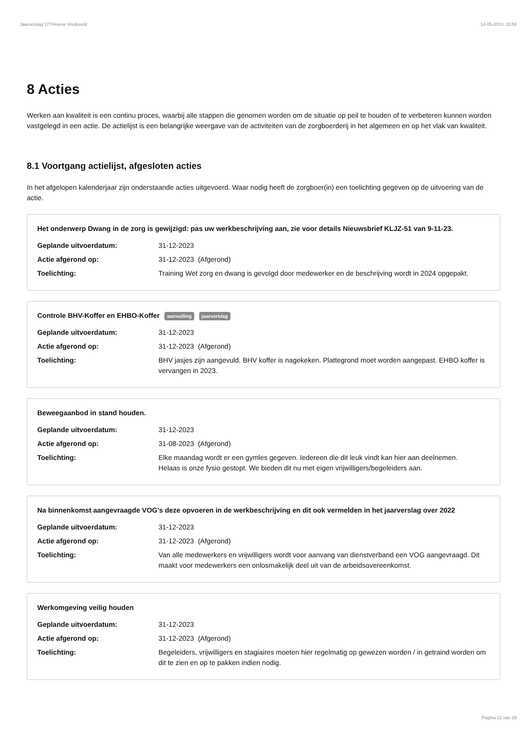Jaarverslag 177/Hoeve Vredeveld 14-05-2024, 11:59
8 Acties
Werken aan kwaliteit is een continu proces, waarbij alle stappen die genomen worden om de situatie op peil te houden of te verbeteren kunnen worden vastgelegd in een actie. De actielijst is een belangrijke weergave van de activiteiten van de zorgboerderij in het algemeen en op het vlak van kwaliteit.
8.1 Voortgang actielijst, afgesloten acties
In het afgelopen kalenderjaar zijn onderstaande acties uitgevoerd. Waar nodig heeft de zorgboer(in) een toelichting gegeven op de uitvoering van de actie.
Het onderwerp Dwang in de zorg is gewijzigd: pas uw werkbeschrijving aan, zie voor details Nieuwsbrief KLJZ-51 van 9-11-23.
| Geplande uitvoerdatum: | 31-12-2023 |
| Actie afgerond op: | 31-12-2023 (Afgerond) |
| Toelichting: | Training Wet zorg en dwang is gevolgd door medewerker en de beschrijving wordt in 2024 opgepakt. |
Controle BHV-Koffer en EHBO-Koffer aanvulling jaarverslag
| Geplande uitvoerdatum: | 31-12-2023 |
| Actie afgerond op: | 31-12-2023 (Afgerond) |
| Toelichting: | BHV jasjes zijn aangevuld. BHV koffer is nagekeken. Plattegrond moet worden aangepast. EHBO koffer is vervangen in 2023. |
Beweegaanbod in stand houden.
| Geplande uitvoerdatum: | 31-12-2023 |
| Actie afgerond op: | 31-08-2023 (Afgerond) |
| Toelichting: | Elke maandag wordt er een gymles gegeven. Iedereen die dit leuk vindt kan hier aan deelnemen. Helaas is onze fysio gestopt. We bieden dit nu met eigen vrijwilligers/begeleiders aan. |
Na binnenkomst aangevraagde VOG's deze opvoeren in de werkbeschrijving en dit ook vermelden in het jaarverslag over 2022
| Geplande uitvoerdatum: | 31-12-2023 |
| Actie afgerond op: | 31-12-2023 (Afgerond) |
| Toelichting: | Van alle medewerkers en vrijwilligers wordt voor aanvang van dienstverband een VOG aangevraagd. Dit maakt voor medewerkers een onlosmakelijk deel uit van de arbeidsovereenkomst. |
Werkomgeving veilig houden
| Geplande uitvoerdatum: | 31-12-2023 |
| Actie afgerond op: | 31-12-2023 (Afgerond) |
| Toelichting: | Begeleiders, vrijwilligers en stagiaires moeten hier regelmatig op gewezen worden / in getraind worden om dit te zien en op te pakken indien nodig. |
Pagina 22 van 29